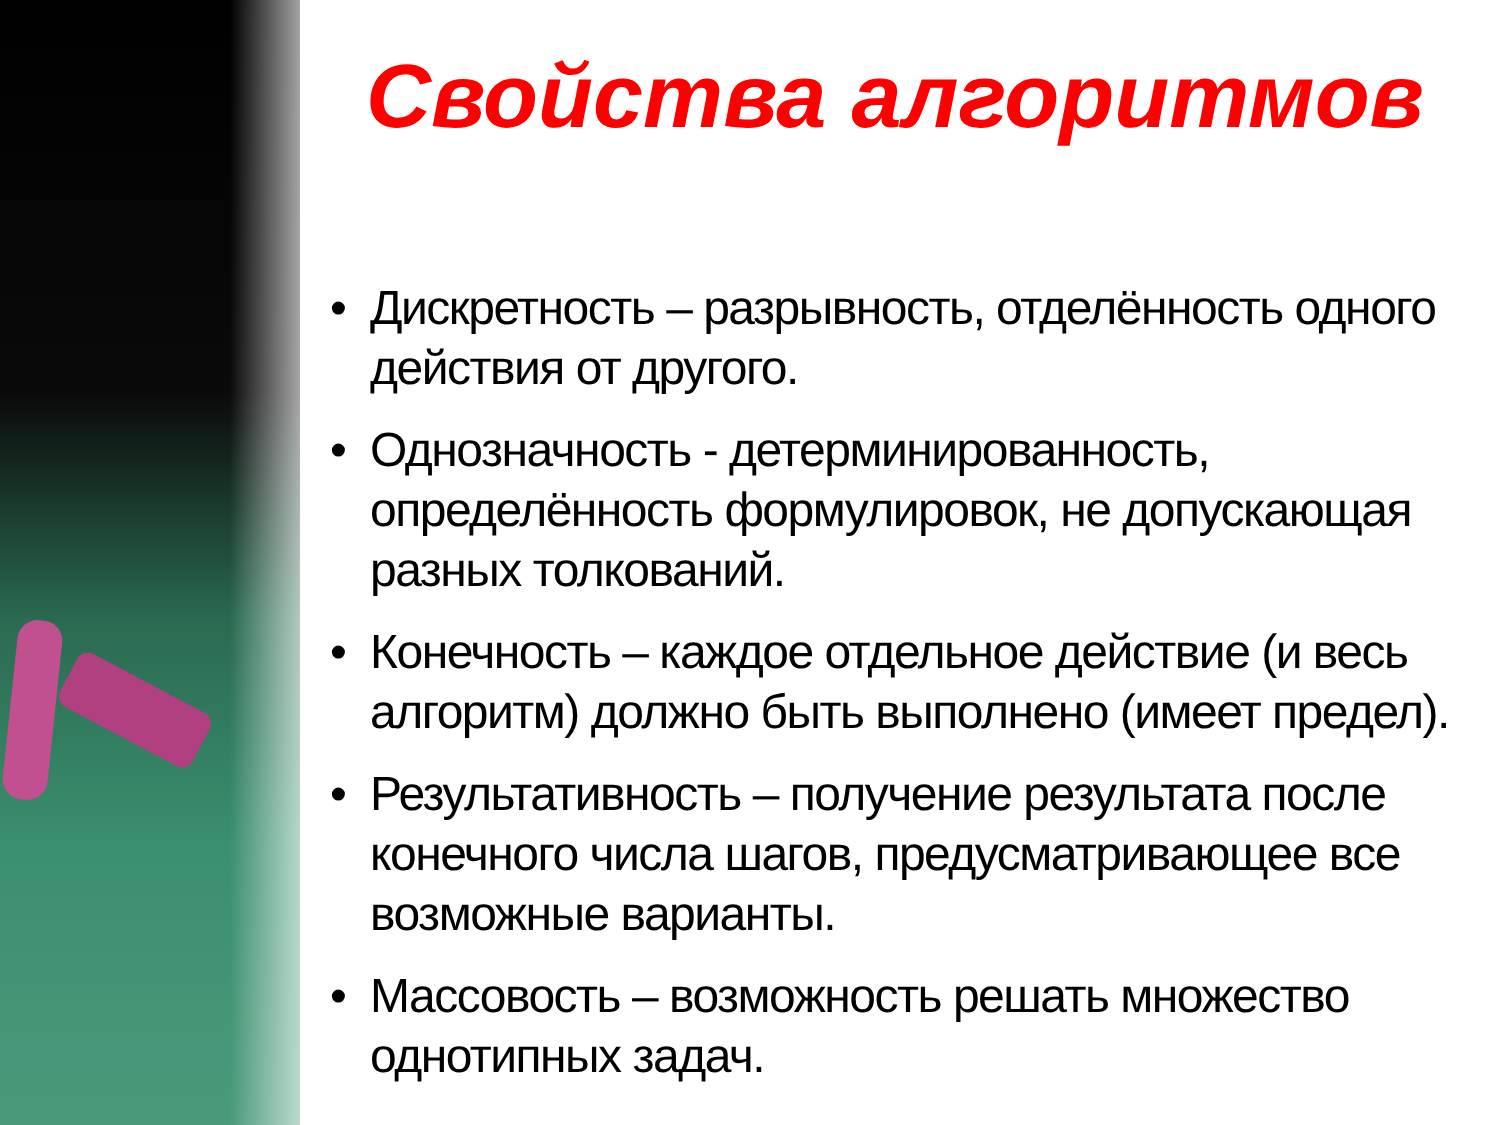Свойства алгоритмов
• Дискретность – разрывность, отделённость одного действия от другого.
• Однозначность - детерминированность, определённость формулировок, не допускающая разных толкований.
• Конечность – каждое отдельное действие (и весь алгоритм) должно быть выполнено (имеет предел).
• Результативность – получение результата после конечного числа шагов, предусматривающее все возможные варианты.
• Массовость – возможность решать множество однотипных задач.